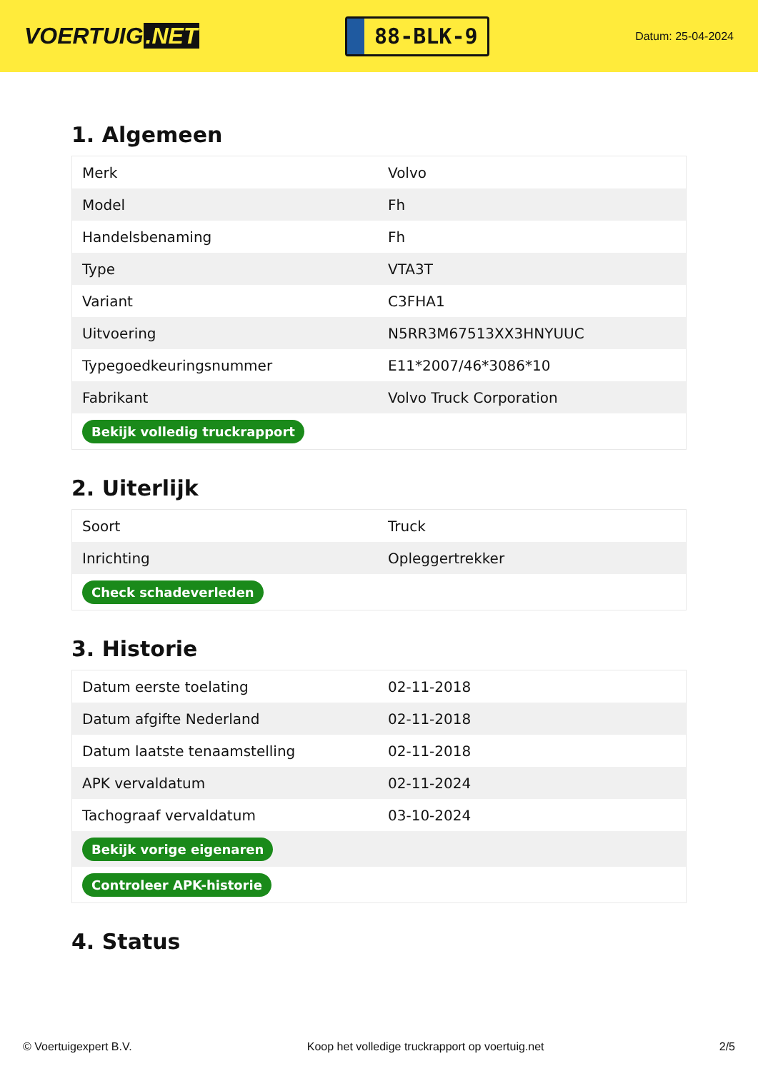VOERTUIG.NET
88-BLK-9
Datum: 25-04-2024
1. Algemeen
| Merk | Volvo |
| Model | Fh |
| Handelsbenaming | Fh |
| Type | VTA3T |
| Variant | C3FHA1 |
| Uitvoering | N5RR3M67513XX3HNYUUC |
| Typegoedkeuringsnummer | E11*2007/46*3086*10 |
| Fabrikant | Volvo Truck Corporation |
| Bekijk volledig truckrapport | |
2. Uiterlijk
| Soort | Truck |
| Inrichting | Opleggertrekker |
| Check schadeverleden | |
3. Historie
| Datum eerste toelating | 02-11-2018 |
| Datum afgifte Nederland | 02-11-2018 |
| Datum laatste tenaamstelling | 02-11-2018 |
| APK vervaldatum | 02-11-2024 |
| Tachograaf vervaldatum | 03-10-2024 |
| Bekijk vorige eigenaren | |
| Controleer APK-historie | |
4. Status
© Voertuigexpert B.V. Koop het volledige truckrapport op voertuig.net 2/5